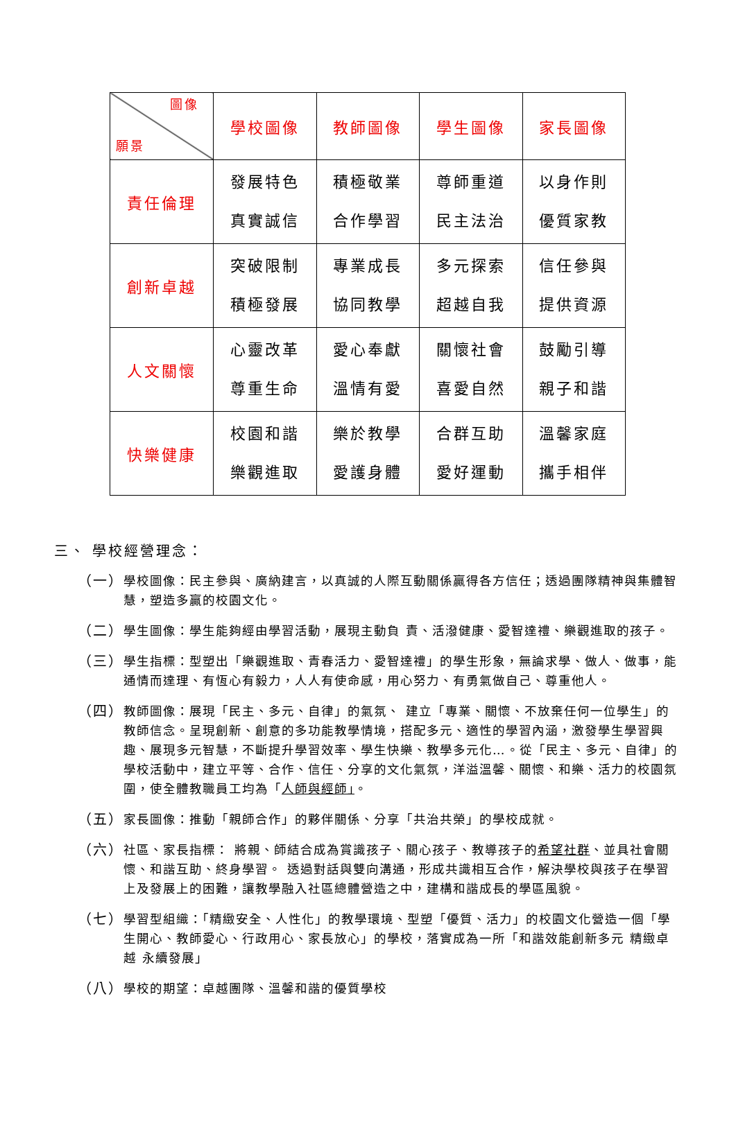| 圖像 願景 | 學校圖像 | 教師圖像 | 學生圖像 | 家長圖像 |
| --- | --- | --- | --- | --- |
| 責任倫理 | 發展特色 真實誠信 | 積極敬業 合作學習 | 尊師重道 民主法治 | 以身作則 優質家教 |
| 創新卓越 | 突破限制 積極發展 | 專業成長 協同教學 | 多元探索 超越自我 | 信任參與 提供資源 |
| 人文關懷 | 心靈改革 尊重生命 | 愛心奉獻 溫情有愛 | 關懷社會 喜愛自然 | 鼓勵引導 親子和諧 |
| 快樂健康 | 校園和諧 樂觀進取 | 樂於教學 愛護身體 | 合群互助 愛好運動 | 溫馨家庭 攜手相伴 |
三、 學校經營理念：
（一） 學校圖像：民主參與、廣納建言，以真誠的人際互動關係贏得各方信任；透過團隊精神與集體智慧，塑造多贏的校園文化。
（二） 學生圖像：學生能夠經由學習活動，展現主動負 責、活潑健康、愛智達禮、樂觀進取的孩子。
（三） 學生指標：型塑出「樂觀進取、青春活力、愛智達禮」的學生形象，無論求學、做人、做事，能通情而達理、有恆心有毅力，人人有使命感，用心努力、有勇氣做自己、尊重他人。
（四） 教師圖像：展現「民主、多元、自律」的氣氛、 建立「專業、關懷、不放棄任何一位學生」的教師信念。呈現創新、創意的多功能教學情境，搭配多元、適性的學習內涵，激發學生學習興趣、展現多元智慧，不斷提升學習效率、學生快樂、教學多元化…。從「民主、多元、自律」的學校活動中，建立平等、合作、信任、分享的文化氣氛，洋溢溫馨、關懷、和樂、活力的校園氛圍，使全體教職員工均為「人師與經師」。
（五） 家長圖像：推動「親師合作」的夥伴關係、分享「共治共榮」的學校成就。
（六） 社區、家長指標： 將親、師結合成為賞識孩子、關心孩子、教導孩子的希望社群、並具社會關懷、和諧互助、終身學習。 透過對話與雙向溝通，形成共識相互合作，解決學校與孩子在學習上及發展上的困難，讓教學融入社區總體營造之中，建構和諧成長的學區風貌。
（七） 學習型組織：「精緻安全、人性化」的教學環境、型塑「優質、活力」的校園文化營造一個「學生開心、教師愛心、行政用心、家長放心」的學校，落實成為一所「和諧效能創新多元 精緻卓越 永續發展」
（八） 學校的期望：卓越團隊、溫馨和諧的優質學校